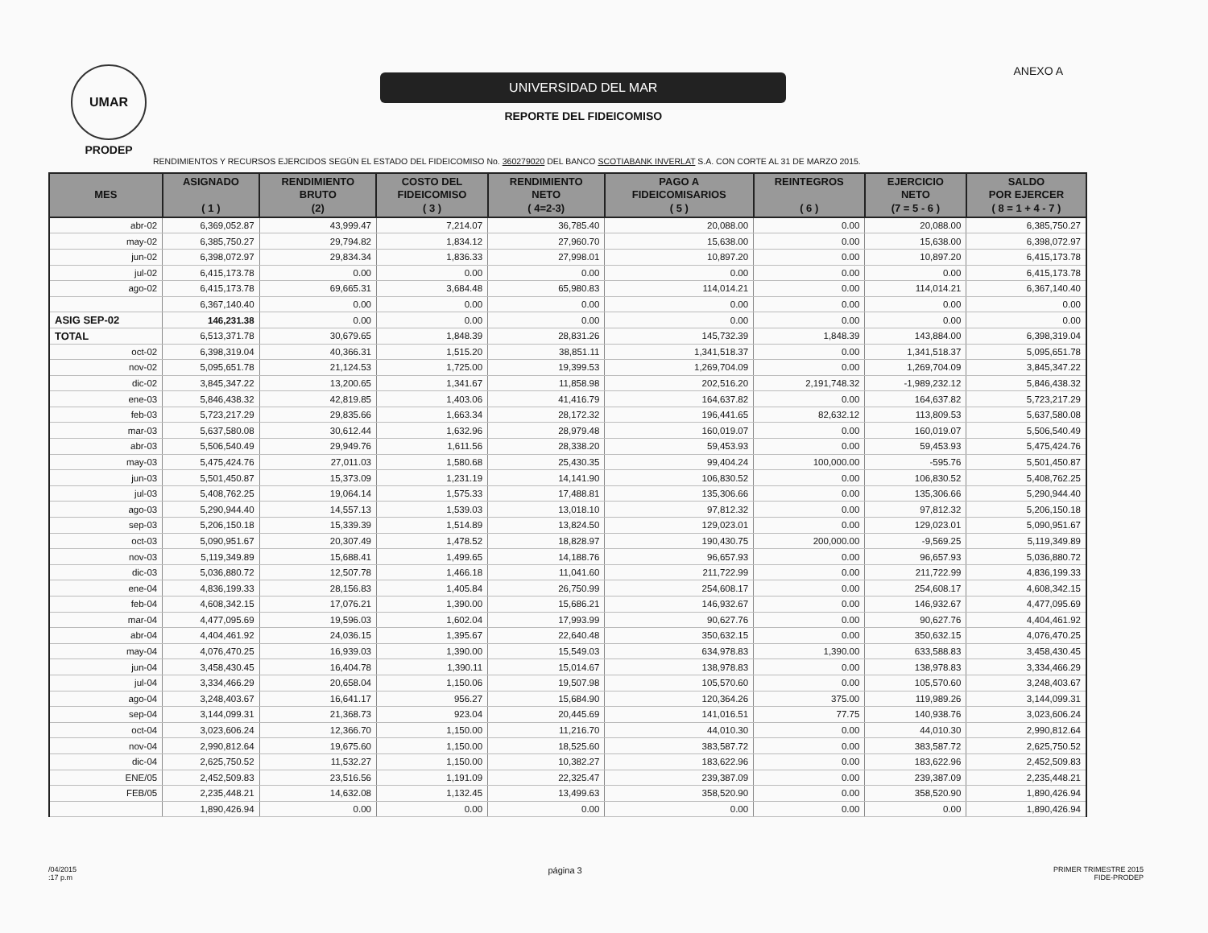UMAR
PRODEP
UNIVERSIDAD DEL MAR
REPORTE DEL FIDEICOMISO
ANEXO A
RENDIMIENTOS Y RECURSOS EJERCIDOS SEGÚN EL ESTADO DEL FIDEICOMISO No. 360279020 DEL BANCO SCOTIABANK INVERLAT S.A. CON CORTE AL 31 DE MARZO 2015.
| MES | ASIGNADO ( 1 ) | RENDIMIENTO BRUTO (2) | COSTO DEL FIDEICOMISO ( 3 ) | RENDIMIENTO NETO ( 4=2-3) | PAGO A FIDEICOMISARIOS ( 5 ) | REINTEGROS ( 6 ) | EJERCICIO NETO (7 = 5 - 6 ) | SALDO POR EJERCER ( 8 = 1 + 4 - 7 ) |
| --- | --- | --- | --- | --- | --- | --- | --- | --- |
| abr-02 | 6,369,052.87 | 43,999.47 | 7,214.07 | 36,785.40 | 20,088.00 | 0.00 | 20,088.00 | 6,385,750.27 |
| may-02 | 6,385,750.27 | 29,794.82 | 1,834.12 | 27,960.70 | 15,638.00 | 0.00 | 15,638.00 | 6,398,072.97 |
| jun-02 | 6,398,072.97 | 29,834.34 | 1,836.33 | 27,998.01 | 10,897.20 | 0.00 | 10,897.20 | 6,415,173.78 |
| jul-02 | 6,415,173.78 | 0.00 | 0.00 | 0.00 | 0.00 | 0.00 | 0.00 | 6,415,173.78 |
| ago-02 | 6,415,173.78 | 69,665.31 | 3,684.48 | 65,980.83 | 114,014.21 | 0.00 | 114,014.21 | 6,367,140.40 |
| | 6,367,140.40 | 0.00 | 0.00 | 0.00 | 0.00 | 0.00 | 0.00 | 0.00 |
| ASIG SEP-02 | 146,231.38 | 0.00 | 0.00 | 0.00 | 0.00 | 0.00 | 0.00 | 0.00 |
| TOTAL | 6,513,371.78 | 30,679.65 | 1,848.39 | 28,831.26 | 145,732.39 | 1,848.39 | 143,884.00 | 6,398,319.04 |
| oct-02 | 6,398,319.04 | 40,366.31 | 1,515.20 | 38,851.11 | 1,341,518.37 | 0.00 | 1,341,518.37 | 5,095,651.78 |
| nov-02 | 5,095,651.78 | 21,124.53 | 1,725.00 | 19,399.53 | 1,269,704.09 | 0.00 | 1,269,704.09 | 3,845,347.22 |
| dic-02 | 3,845,347.22 | 13,200.65 | 1,341.67 | 11,858.98 | 202,516.20 | 2,191,748.32 | -1,989,232.12 | 5,846,438.32 |
| ene-03 | 5,846,438.32 | 42,819.85 | 1,403.06 | 41,416.79 | 164,637.82 | 0.00 | 164,637.82 | 5,723,217.29 |
| feb-03 | 5,723,217.29 | 29,835.66 | 1,663.34 | 28,172.32 | 196,441.65 | 82,632.12 | 113,809.53 | 5,637,580.08 |
| mar-03 | 5,637,580.08 | 30,612.44 | 1,632.96 | 28,979.48 | 160,019.07 | 0.00 | 160,019.07 | 5,506,540.49 |
| abr-03 | 5,506,540.49 | 29,949.76 | 1,611.56 | 28,338.20 | 59,453.93 | 0.00 | 59,453.93 | 5,475,424.76 |
| may-03 | 5,475,424.76 | 27,011.03 | 1,580.68 | 25,430.35 | 99,404.24 | 100,000.00 | -595.76 | 5,501,450.87 |
| jun-03 | 5,501,450.87 | 15,373.09 | 1,231.19 | 14,141.90 | 106,830.52 | 0.00 | 106,830.52 | 5,408,762.25 |
| jul-03 | 5,408,762.25 | 19,064.14 | 1,575.33 | 17,488.81 | 135,306.66 | 0.00 | 135,306.66 | 5,290,944.40 |
| ago-03 | 5,290,944.40 | 14,557.13 | 1,539.03 | 13,018.10 | 97,812.32 | 0.00 | 97,812.32 | 5,206,150.18 |
| sep-03 | 5,206,150.18 | 15,339.39 | 1,514.89 | 13,824.50 | 129,023.01 | 0.00 | 129,023.01 | 5,090,951.67 |
| oct-03 | 5,090,951.67 | 20,307.49 | 1,478.52 | 18,828.97 | 190,430.75 | 200,000.00 | -9,569.25 | 5,119,349.89 |
| nov-03 | 5,119,349.89 | 15,688.41 | 1,499.65 | 14,188.76 | 96,657.93 | 0.00 | 96,657.93 | 5,036,880.72 |
| dic-03 | 5,036,880.72 | 12,507.78 | 1,466.18 | 11,041.60 | 211,722.99 | 0.00 | 211,722.99 | 4,836,199.33 |
| ene-04 | 4,836,199.33 | 28,156.83 | 1,405.84 | 26,750.99 | 254,608.17 | 0.00 | 254,608.17 | 4,608,342.15 |
| feb-04 | 4,608,342.15 | 17,076.21 | 1,390.00 | 15,686.21 | 146,932.67 | 0.00 | 146,932.67 | 4,477,095.69 |
| mar-04 | 4,477,095.69 | 19,596.03 | 1,602.04 | 17,993.99 | 90,627.76 | 0.00 | 90,627.76 | 4,404,461.92 |
| abr-04 | 4,404,461.92 | 24,036.15 | 1,395.67 | 22,640.48 | 350,632.15 | 0.00 | 350,632.15 | 4,076,470.25 |
| may-04 | 4,076,470.25 | 16,939.03 | 1,390.00 | 15,549.03 | 634,978.83 | 1,390.00 | 633,588.83 | 3,458,430.45 |
| jun-04 | 3,458,430.45 | 16,404.78 | 1,390.11 | 15,014.67 | 138,978.83 | 0.00 | 138,978.83 | 3,334,466.29 |
| jul-04 | 3,334,466.29 | 20,658.04 | 1,150.06 | 19,507.98 | 105,570.60 | 0.00 | 105,570.60 | 3,248,403.67 |
| ago-04 | 3,248,403.67 | 16,641.17 | 956.27 | 15,684.90 | 120,364.26 | 375.00 | 119,989.26 | 3,144,099.31 |
| sep-04 | 3,144,099.31 | 21,368.73 | 923.04 | 20,445.69 | 141,016.51 | 77.75 | 140,938.76 | 3,023,606.24 |
| oct-04 | 3,023,606.24 | 12,366.70 | 1,150.00 | 11,216.70 | 44,010.30 | 0.00 | 44,010.30 | 2,990,812.64 |
| nov-04 | 2,990,812.64 | 19,675.60 | 1,150.00 | 18,525.60 | 383,587.72 | 0.00 | 383,587.72 | 2,625,750.52 |
| dic-04 | 2,625,750.52 | 11,532.27 | 1,150.00 | 10,382.27 | 183,622.96 | 0.00 | 183,622.96 | 2,452,509.83 |
| ENE/05 | 2,452,509.83 | 23,516.56 | 1,191.09 | 22,325.47 | 239,387.09 | 0.00 | 239,387.09 | 2,235,448.21 |
| FEB/05 | 2,235,448.21 | 14,632.08 | 1,132.45 | 13,499.63 | 358,520.90 | 0.00 | 358,520.90 | 1,890,426.94 |
| | 1,890,426.94 | 0.00 | 0.00 | 0.00 | 0.00 | 0.00 | 0.00 | 1,890,426.94 |
/04/2015
:17 p.m
página 3
PRIMER TRIMESTRE 2015
FIDE-PRODEP